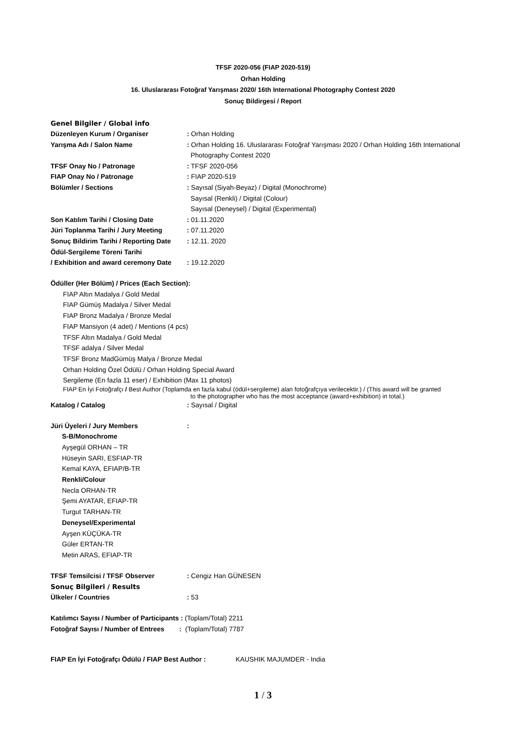TFSF 2020-056 (FIAP 2020-519)
Orhan Holding
16. Uluslararası Fotoğraf Yarışması 2020/ 16th International Photography Contest 2020
Sonuç Bildirgesi / Report
Genel Bilgiler / Global info
| Düzenleyen Kurum / Organiser | : Orhan Holding |
| Yarışma Adı / Salon Name | : Orhan Holding 16. Uluslararası Fotoğraf Yarışması 2020 / Orhan Holding 16th International Photography Contest 2020 |
| TFSF Onay No / Patronage | : TFSF 2020-056 |
| FIAP Onay No / Patronage | : FIAP 2020-519 |
| Bölümler / Sections | : Sayısal (Siyah-Beyaz) / Digital (Monochrome) Sayısal (Renkli) / Digital (Colour) Sayısal (Deneysel) / Digital (Experimental) |
| Son Katılım Tarihi / Closing Date | : 01.11.2020 |
| Jüri Toplanma Tarihi / Jury Meeting | : 07.11.2020 |
| Sonuç Bildirim Tarihi / Reporting Date | : 12.11. 2020 |
| Ödül-Sergileme Töreni Tarihi / Exhibition and award ceremony Date | : 19.12.2020 |
Ödüller (Her Bölüm) / Prices (Each Section):
FIAP Altın Madalya / Gold Medal
FIAP Gümüş Madalya / Silver Medal
FIAP Bronz Madalya / Bronze Medal
FIAP Mansiyon (4 adet) / Mentions (4 pcs)
TFSF Altın Madalya / Gold Medal
TFSF adalya / Silver Medal
TFSF Bronz MadGümüş Malya / Bronze Medal
Orhan Holding Özel Ödülü / Orhan Holding Special Award
Sergileme (En fazla 11 eser) / Exhibition (Max 11 photos)
FIAP En İyi Fotoğrafçı / Best Author (Toplamda en fazla kabul (ödül+sergileme) alan fotoğrafçıya verilecektir.) / (This award will be granted
to the photographer who has the most acceptance (award+exhibition) in total.)
| Katalog / Catalog | : Sayısal / Digital |
| Jüri Üyeleri / Jury Members | : |
S-B/Monochrome
Ayşegül ORHAN – TR
Hüseyin SARI, ESFIAP-TR
Kemal KAYA, EFIAP/B-TR
Renkli/Colour
Necla ORHAN-TR
Şemi AYATAR, EFIAP-TR
Turgut TARHAN-TR
Deneysel/Experimental
Ayşen KÜÇÜKA-TR
Güler ERTAN-TR
Metin ARAS, EFIAP-TR
| TFSF Temsilcisi / TFSF Observer | : Cengiz Han GÜNESEN |
Sonuç Bilgileri / Results
| Ülkeler / Countries | : 53 |
Katılımcı Sayısı / Number of Participants : (Toplam/Total) 2211
Fotoğraf Sayısı / Number of Entrees : (Toplam/Total) 7787
FIAP En İyi Fotoğrafçı Ödülü / FIAP Best Author : KAUSHIK MAJUMDER - India
1 / 3